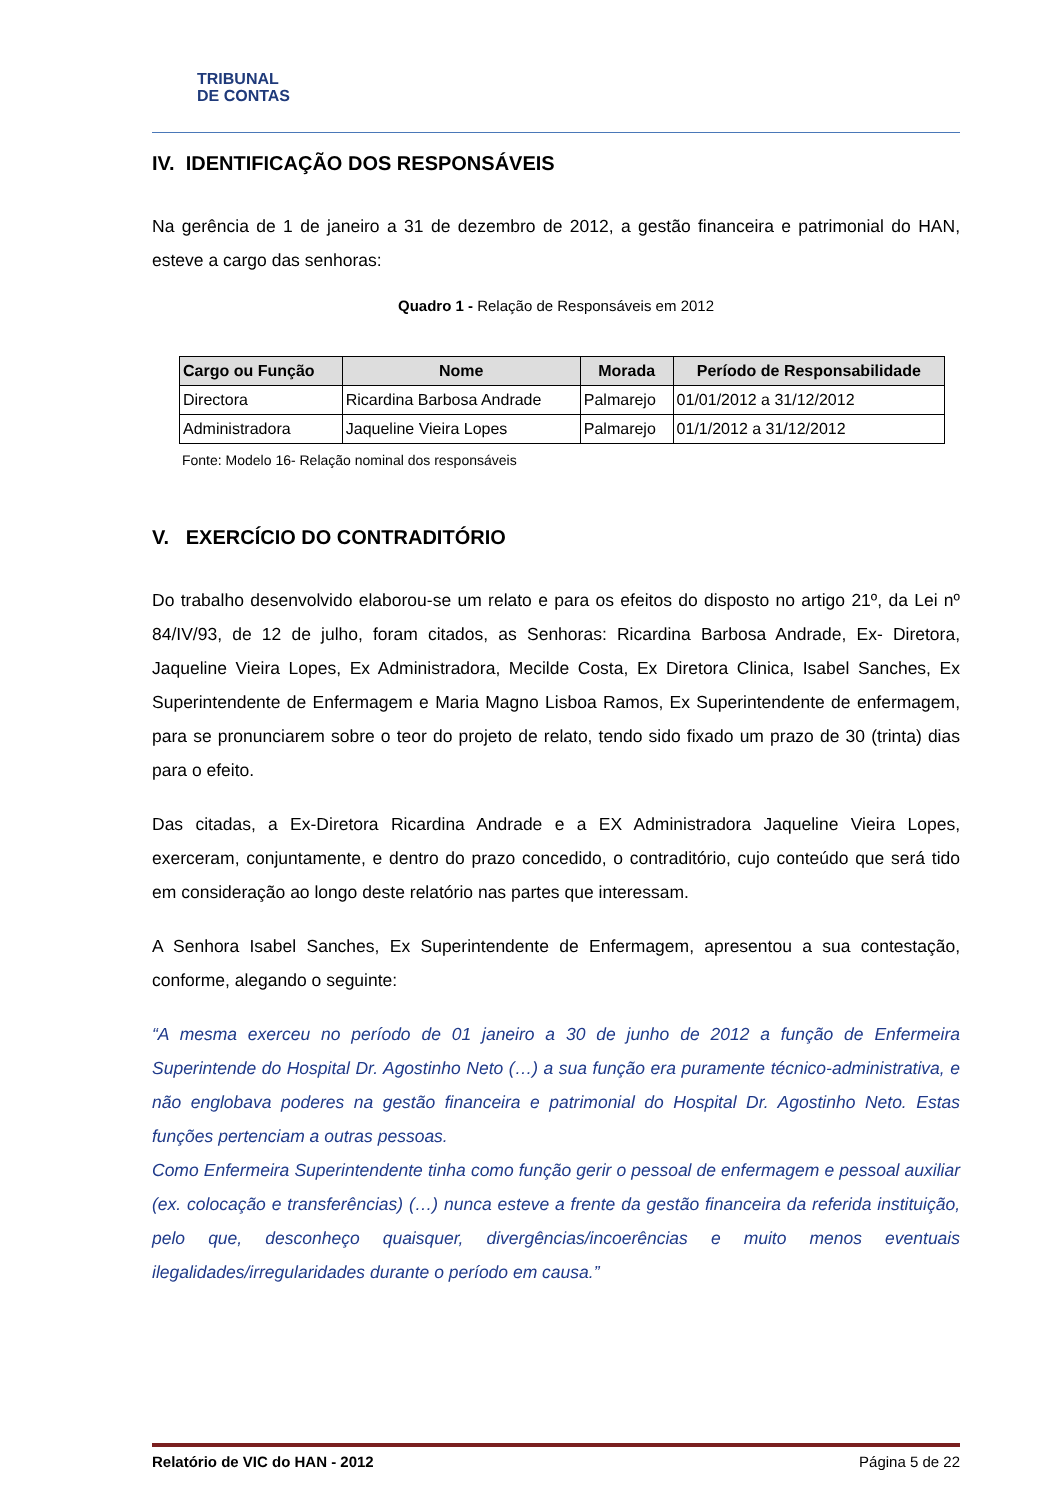TRIBUNAL
DE CONTAS
IV. IDENTIFICAÇÃO DOS RESPONSÁVEIS
Na gerência de 1 de janeiro a 31 de dezembro de 2012, a gestão financeira e patrimonial do HAN, esteve a cargo das senhoras:
Quadro 1 - Relação de Responsáveis em 2012
| Cargo ou Função | Nome | Morada | Período de Responsabilidade |
| --- | --- | --- | --- |
| Directora | Ricardina Barbosa Andrade | Palmarejo | 01/01/2012 a 31/12/2012 |
| Administradora | Jaqueline Vieira Lopes | Palmarejo | 01/1/2012 a 31/12/2012 |
Fonte: Modelo 16- Relação nominal dos responsáveis
V. EXERCÍCIO DO CONTRADITÓRIO
Do trabalho desenvolvido elaborou-se um relato e para os efeitos do disposto no artigo 21º, da Lei nº 84/IV/93, de 12 de julho, foram citados, as Senhoras: Ricardina Barbosa Andrade, Ex- Diretora, Jaqueline Vieira Lopes, Ex Administradora, Mecilde Costa, Ex Diretora Clinica, Isabel Sanches, Ex Superintendente de Enfermagem e Maria Magno Lisboa Ramos, Ex Superintendente de enfermagem, para se pronunciarem sobre o teor do projeto de relato, tendo sido fixado um prazo de 30 (trinta) dias para o efeito.
Das citadas, a Ex-Diretora Ricardina Andrade e a EX Administradora Jaqueline Vieira Lopes, exerceram, conjuntamente, e dentro do prazo concedido, o contraditório, cujo conteúdo que será tido em consideração ao longo deste relatório nas partes que interessam.
A Senhora Isabel Sanches, Ex Superintendente de Enfermagem, apresentou a sua contestação, conforme, alegando o seguinte:
“A mesma exerceu no período de 01 janeiro a 30 de junho de 2012 a função de Enfermeira Superintende do Hospital Dr. Agostinho Neto (…) a sua função era puramente técnico-administrativa, e não englobava poderes na gestão financeira e patrimonial do Hospital Dr. Agostinho Neto. Estas funções pertenciam a outras pessoas.
Como Enfermeira Superintendente tinha como função gerir o pessoal de enfermagem e pessoal auxiliar (ex. colocação e transferências) (…) nunca esteve a frente da gestão financeira da referida instituição, pelo que, desconheço quaisquer, divergências/incoerências e muito menos eventuais ilegalidades/irregularidades durante o período em causa.”
Relatório de VIC do HAN - 2012 Página 5 de 22